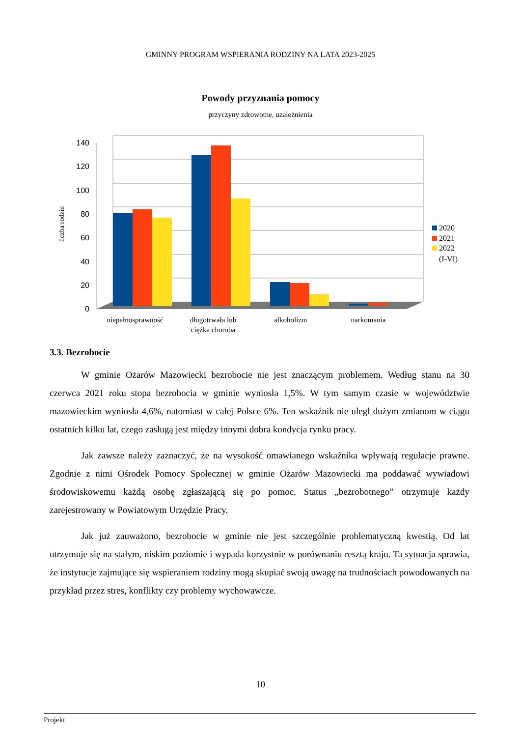GMINNY PROGRAM WSPIERANIA RODZINY NA LATA 2023-2025
Powody przyznania pomocy
przyczyny zdrowotne, uzależnienia
140
120
100
80
60
40
20
0
liczba rodzin
2020
2021
2022
(I-VI)
niepełnosprawność
długotrwała lub
ciężka choroba
alkoholizm
narkomania
3.3. Bezrobocie
W gminie Ożarów Mazowiecki bezrobocie nie jest znaczącym problemem. Według stanu na 30 czerwca 2021 roku stopa bezrobocia w gminie wyniosła 1,5%. W tym samym czasie w województwie mazowieckim wyniosła 4,6%, natomiast w całej Polsce 6%. Ten wskaźnik nie uległ dużym zmianom w ciągu ostatnich kilku lat, czego zasługą jest między innymi dobra kondycja rynku pracy.
Jak zawsze należy zaznaczyć, że na wysokość omawianego wskaźnika wpływają regulacje prawne. Zgodnie z nimi Ośrodek Pomocy Społecznej w gminie Ożarów Mazowiecki ma poddawać wywiadowi środowiskowemu każdą osobę zgłaszającą się po pomoc. Status „bezrobotnego” otrzymuje każdy zarejestrowany w Powiatowym Urzędzie Pracy.
Jak już zauważono, bezrobocie w gminie nie jest szczególnie problematyczną kwestią. Od lat utrzymuje się na stałym, niskim poziomie i wypada korzystnie w porównaniu resztą kraju. Ta sytuacja sprawia, że instytucje zajmujące się wspieraniem rodziny mogą skupiać swoją uwagę na trudnościach powodowanych na przykład przez stres, konflikty czy problemy wychowawcze.
10
Projekt